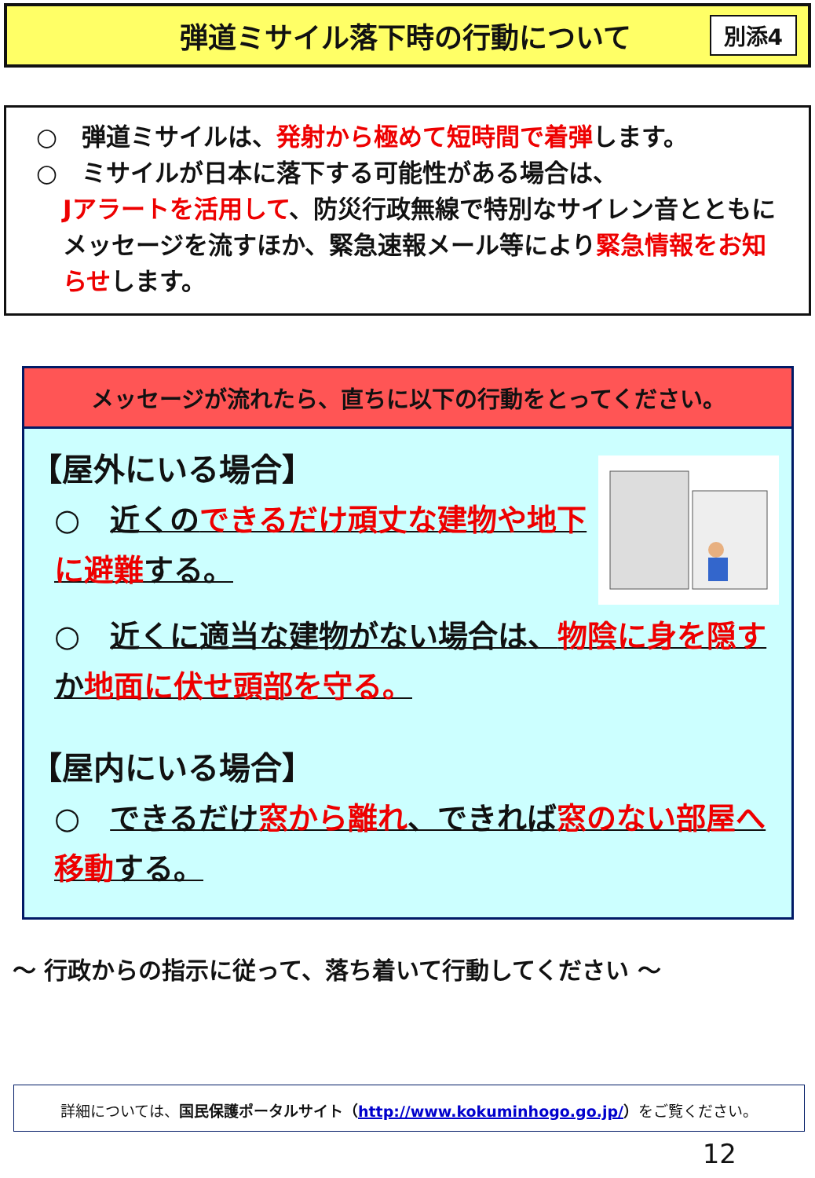弾道ミサイル落下時の行動について
別添4
○　弾道ミサイルは、発射から極めて短時間で着弾します。
○　ミサイルが日本に落下する可能性がある場合は、
Jアラートを活用して、防災行政無線で特別なサイレン音とともにメッセージを流すほか、緊急速報メール等により緊急情報をお知らせします。
メッセージが流れたら、直ちに以下の行動をとってください。
【屋外にいる場合】
○　近くのできるだけ頑丈な建物や地下に避難する。
○　近くに適当な建物がない場合は、物陰に身を隠すか地面に伏せ頭部を守る。
【屋内にいる場合】
○　できるだけ窓から離れ、できれば窓のない部屋へ移動する。
～ 行政からの指示に従って、落ち着いて行動してください ～
詳細については、国民保護ポータルサイト（http://www.kokuminhogo.go.jp/）をご覧ください。
12